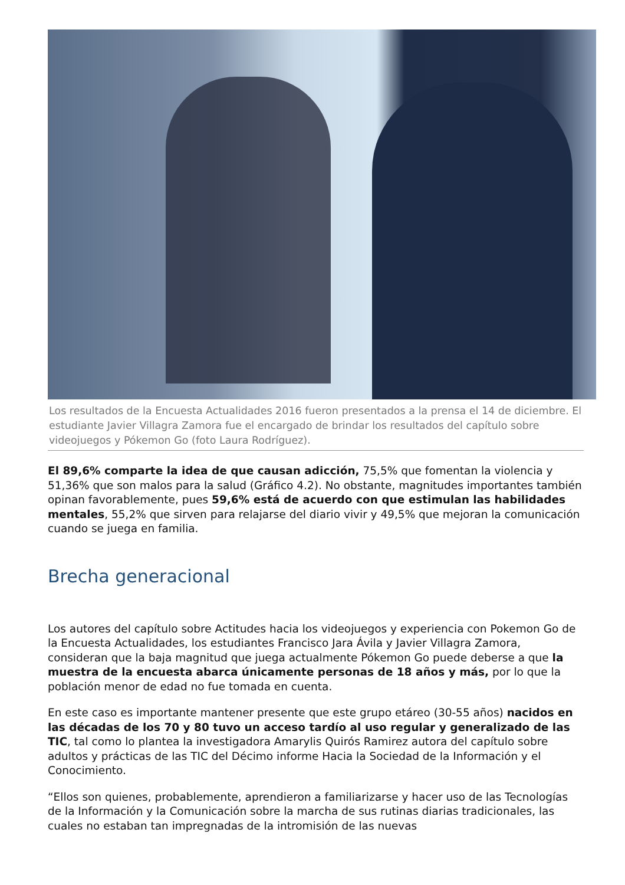Los resultados de la Encuesta Actualidades 2016 fueron presentados a la prensa el 14 de diciembre. El estudiante Javier Villagra Zamora fue el encargado de brindar los resultados del capítulo sobre videojuegos y Pókemon Go (foto Laura Rodríguez).
El 89,6% comparte la idea de que causan adicción, 75,5% que fomentan la violencia y 51,36% que son malos para la salud (Gráfico 4.2). No obstante, magnitudes importantes también opinan favorablemente, pues 59,6% está de acuerdo con que estimulan las habilidades mentales, 55,2% que sirven para relajarse del diario vivir y 49,5% que mejoran la comunicación cuando se juega en familia.
Brecha generacional
Los autores del capítulo sobre Actitudes hacia los videojuegos y experiencia con Pokemon Go de la Encuesta Actualidades, los estudiantes Francisco Jara Ávila y Javier Villagra Zamora, consideran que la baja magnitud que juega actualmente Pókemon Go puede deberse a que la muestra de la encuesta abarca únicamente personas de 18 años y más, por lo que la población menor de edad no fue tomada en cuenta.
En este caso es importante mantener presente que este grupo etáreo (30-55 años) nacidos en las décadas de los 70 y 80 tuvo un acceso tardío al uso regular y generalizado de las TIC, tal como lo plantea la investigadora Amarylis Quirós Ramirez autora del capítulo sobre adultos y prácticas de las TIC del Décimo informe Hacia la Sociedad de la Información y el Conocimiento.
“Ellos son quienes, probablemente, aprendieron a familiarizarse y hacer uso de las Tecnologías de la Información y la Comunicación sobre la marcha de sus rutinas diarias tradicionales, las cuales no estaban tan impregnadas de la intromisión de las nuevas